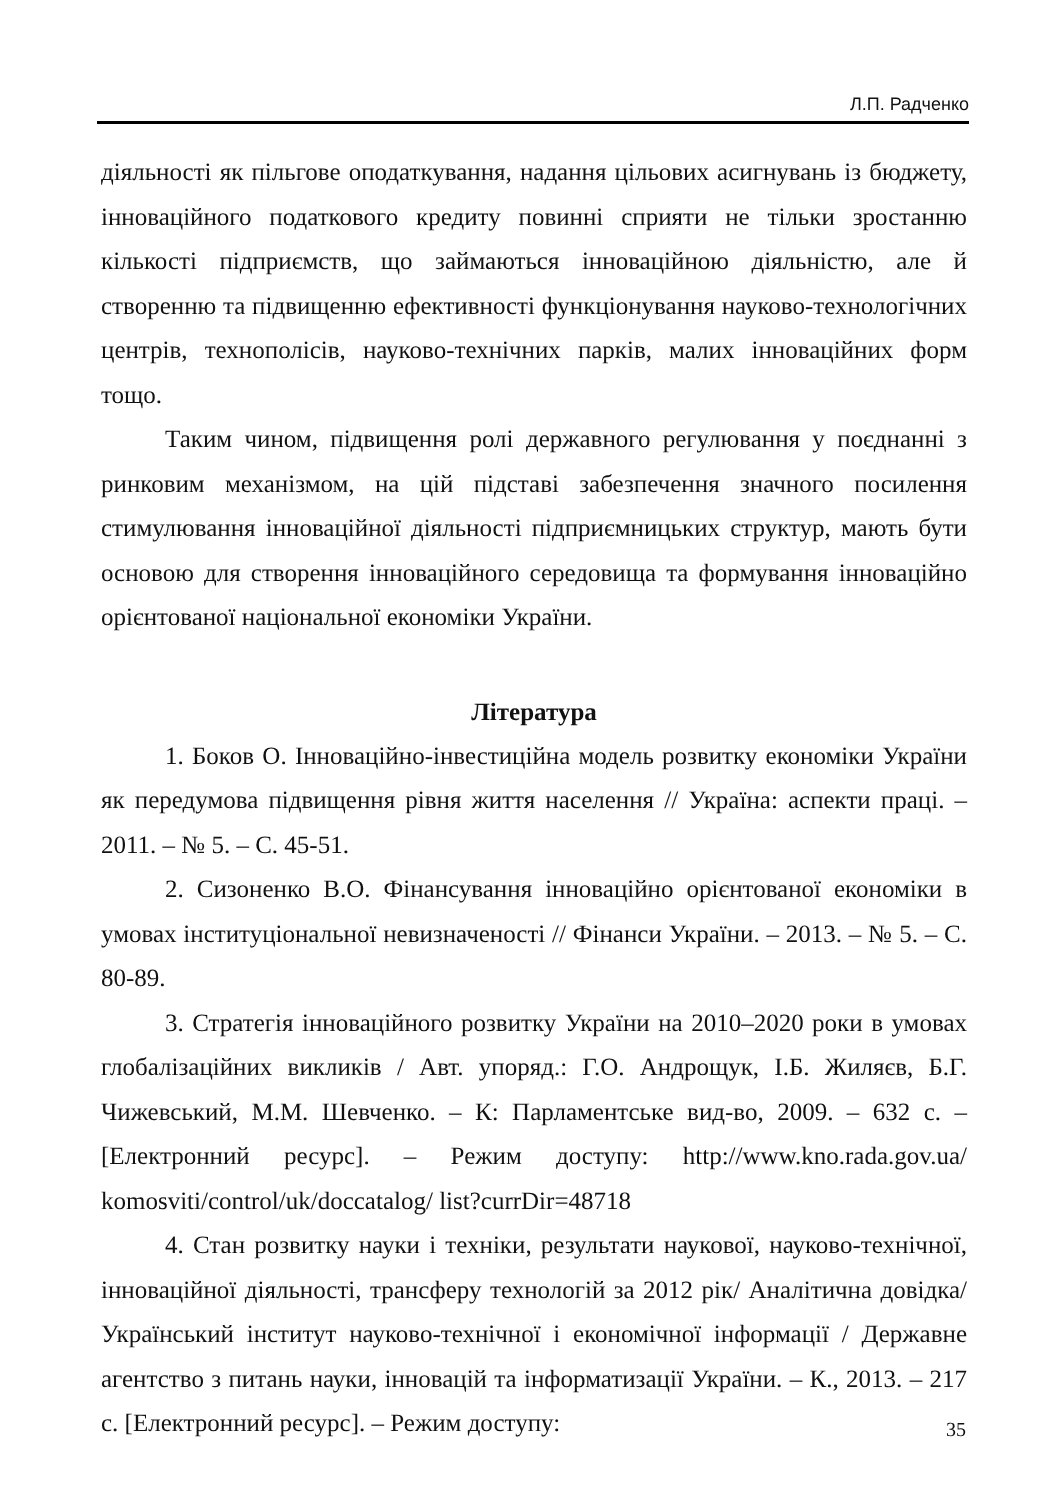Л.П. Радченко
діяльності як пільгове оподаткування, надання цільових асигнувань із бюджету, інноваційного податкового кредиту повинні сприяти не тільки зростанню кількості підприємств, що займаються інноваційною діяльністю, але й створенню та підвищенню ефективності функціонування науково-технологічних центрів, технополісів, науково-технічних парків, малих інноваційних форм тощо.
Таким чином, підвищення ролі державного регулювання у поєднанні з ринковим механізмом, на цій підставі забезпечення значного посилення стимулювання інноваційної діяльності підприємницьких структур, мають бути основою для створення інноваційного середовища та формування інноваційно орієнтованої національної економіки України.
Література
1. Боков О. Інноваційно-інвестиційна модель розвитку економіки України як передумова підвищення рівня життя населення // Україна: аспекти праці. – 2011. – № 5. – С. 45-51.
2. Сизоненко В.О. Фінансування інноваційно орієнтованої економіки в умовах інституціональної невизначеності // Фінанси України. – 2013. – № 5. – С. 80-89.
3. Стратегія інноваційного розвитку України на 2010–2020 роки в умовах глобалізаційних викликів / Авт. упоряд.: Г.О. Андрощук, І.Б. Жиляєв, Б.Г. Чижевський, М.М. Шевченко. – К: Парламентське вид-во, 2009. – 632 с. – [Електронний ресурс]. – Режим доступу: http://www.kno.rada.gov.ua/ komosviti/control/uk/doccatalog/ list?currDir=48718
4. Стан розвитку науки і техніки, результати наукової, науково-технічної, інноваційної діяльності, трансферу технологій за 2012 рік/ Аналітична довідка/Український інститут науково-технічної і економічної інформації / Державне агентство з питань науки, інновацій та інформатизації України. – К., 2013. – 217 с. [Електронний ресурс]. – Режим доступу:
35